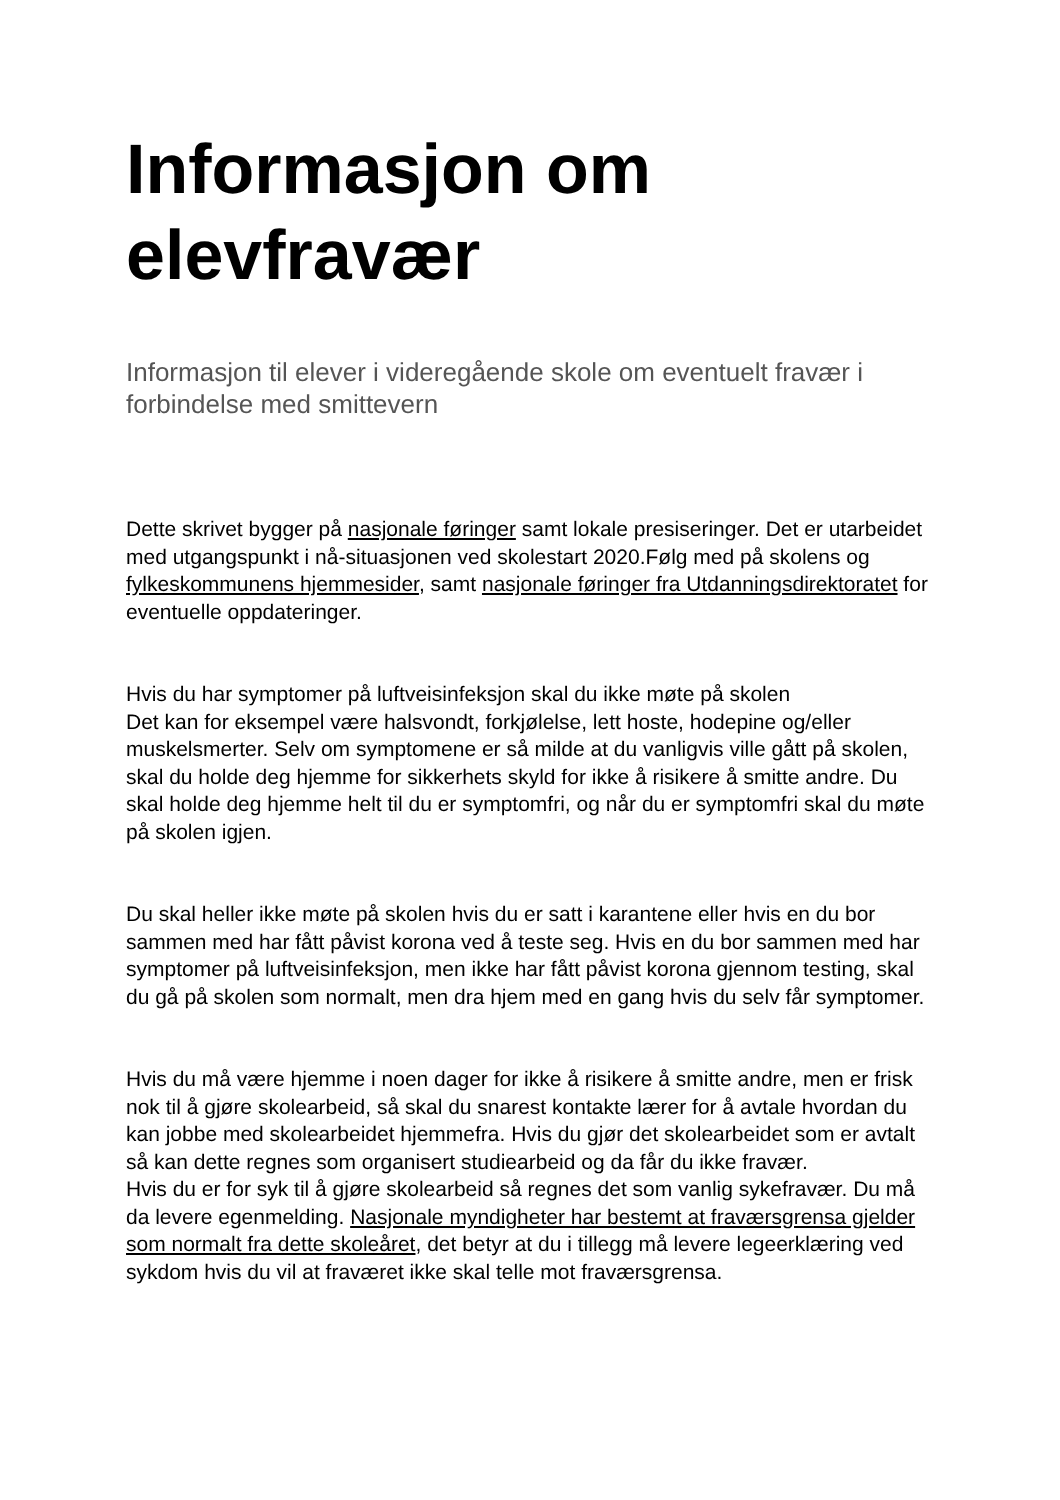Informasjon om elevfravær
Informasjon til elever i videregående skole om eventuelt fravær i forbindelse med smittevern
Dette skrivet bygger på nasjonale føringer samt lokale presiseringer. Det er utarbeidet med utgangspunkt i nå-situasjonen ved skolestart 2020.Følg med på skolens og fylkeskommunens hjemmesider, samt nasjonale føringer fra Utdanningsdirektoratet for eventuelle oppdateringer.
Hvis du har symptomer på luftveisinfeksjon skal du ikke møte på skolen
Det kan for eksempel være halsvondt, forkjølelse, lett hoste, hodepine og/eller muskelsmerter. Selv om symptomene er så milde at du vanligvis ville gått på skolen, skal du holde deg hjemme for sikkerhets skyld for ikke å risikere å smitte andre. Du skal holde deg hjemme helt til du er symptomfri, og når du er symptomfri skal du møte på skolen igjen.
Du skal heller ikke møte på skolen hvis du er satt i karantene eller hvis en du bor sammen med har fått påvist korona ved å teste seg. Hvis en du bor sammen med har symptomer på luftveisinfeksjon, men ikke har fått påvist korona gjennom testing, skal du gå på skolen som normalt, men dra hjem med en gang hvis du selv får symptomer.
Hvis du må være hjemme i noen dager for ikke å risikere å smitte andre, men er frisk nok til å gjøre skolearbeid, så skal du snarest kontakte lærer for å avtale hvordan du kan jobbe med skolearbeidet hjemmefra. Hvis du gjør det skolearbeidet som er avtalt så kan dette regnes som organisert studiearbeid og da får du ikke fravær.
Hvis du er for syk til å gjøre skolearbeid så regnes det som vanlig sykefravær. Du må da levere egenmelding. Nasjonale myndigheter har bestemt at fraværsgrensa gjelder som normalt fra dette skoleåret, det betyr at du i tillegg må levere legeerklæring ved sykdom hvis du vil at fraværet ikke skal telle mot fraværsgrensa.